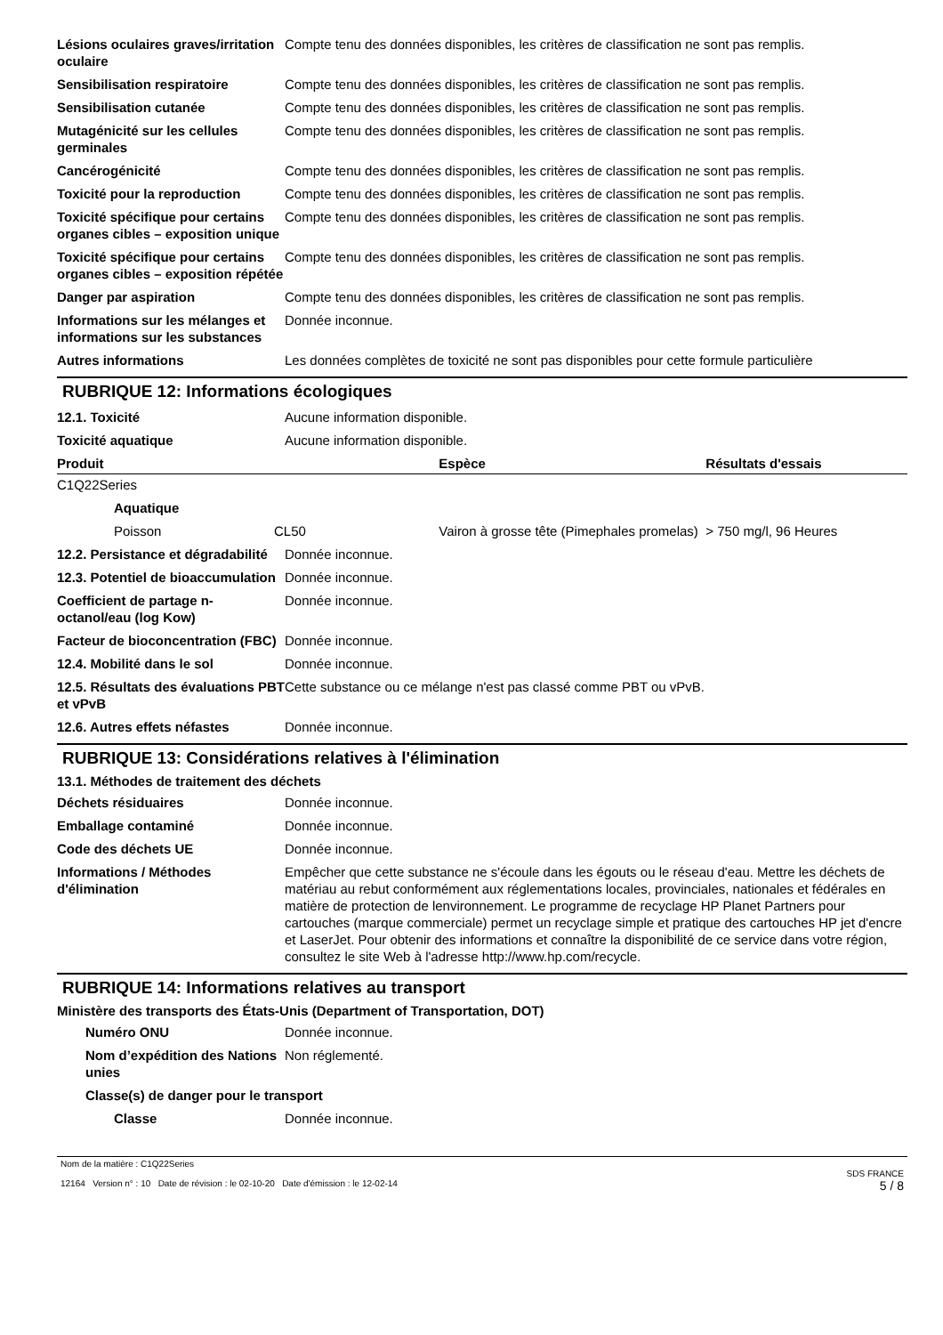| Lésions oculaires graves/irritation oculaire | Compte tenu des données disponibles, les critères de classification ne sont pas remplis. |
| Sensibilisation respiratoire | Compte tenu des données disponibles, les critères de classification ne sont pas remplis. |
| Sensibilisation cutanée | Compte tenu des données disponibles, les critères de classification ne sont pas remplis. |
| Mutagénicité sur les cellules germinales | Compte tenu des données disponibles, les critères de classification ne sont pas remplis. |
| Cancérogénicité | Compte tenu des données disponibles, les critères de classification ne sont pas remplis. |
| Toxicité pour la reproduction | Compte tenu des données disponibles, les critères de classification ne sont pas remplis. |
| Toxicité spécifique pour certains organes cibles – exposition unique | Compte tenu des données disponibles, les critères de classification ne sont pas remplis. |
| Toxicité spécifique pour certains organes cibles – exposition répétée | Compte tenu des données disponibles, les critères de classification ne sont pas remplis. |
| Danger par aspiration | Compte tenu des données disponibles, les critères de classification ne sont pas remplis. |
| Informations sur les mélanges et informations sur les substances | Donnée inconnue. |
| Autres informations | Les données complètes de toxicité ne sont pas disponibles pour cette formule particulière |
RUBRIQUE 12: Informations écologiques
| 12.1. Toxicité | Aucune information disponible. |
| Toxicité aquatique | Aucune information disponible. |
| Produit | | | Espèce | Résultats d'essais |
| --- | --- | --- | --- | --- |
| C1Q22Series | | | | |
| | Aquatique | | | |
| | Poisson | CL50 | Vairon à grosse tête (Pimephales promelas) | > 750 mg/l, 96 Heures |
| 12.2. Persistance et dégradabilité | Donnée inconnue. |
| 12.3. Potentiel de bioaccumulation | Donnée inconnue. |
| Coefficient de partage n-octanol/eau (log Kow) | Donnée inconnue. |
| Facteur de bioconcentration (FBC) | Donnée inconnue. |
| 12.4. Mobilité dans le sol | Donnée inconnue. |
| 12.5. Résultats des évaluations PBT et vPvB | Cette substance ou ce mélange n'est pas classé comme PBT ou vPvB. |
| 12.6. Autres effets néfastes | Donnée inconnue. |
RUBRIQUE 13: Considérations relatives à l'élimination
13.1. Méthodes de traitement des déchets
| Déchets résiduaires | Donnée inconnue. |
| Emballage contaminé | Donnée inconnue. |
| Code des déchets UE | Donnée inconnue. |
| Informations / Méthodes d'élimination | Empêcher que cette substance ne s'écoule dans les égouts ou le réseau d'eau. Mettre les déchets de matériau au rebut conformément aux réglementations locales, provinciales, nationales et fédérales en matière de protection de lenvironnement. Le programme de recyclage HP Planet Partners pour cartouches (marque commerciale) permet un recyclage simple et pratique des cartouches HP jet d'encre et LaserJet. Pour obtenir des informations et connaître la disponibilité de ce service dans votre région, consultez le site Web à l'adresse http://www.hp.com/recycle. |
RUBRIQUE 14: Informations relatives au transport
Ministère des transports des États-Unis (Department of Transportation, DOT)
| Numéro ONU | Donnée inconnue. |
| Nom d’expédition des Nations unies | Non réglementé. |
| Classe(s) de danger pour le transport | |
| Classe | Donnée inconnue. |
Nom de la matière : C1Q22Series
12164 Version n° : 10 Date de révision : le 02-10-20 Date d'émission : le 12-02-14
SDS FRANCE
5 / 8